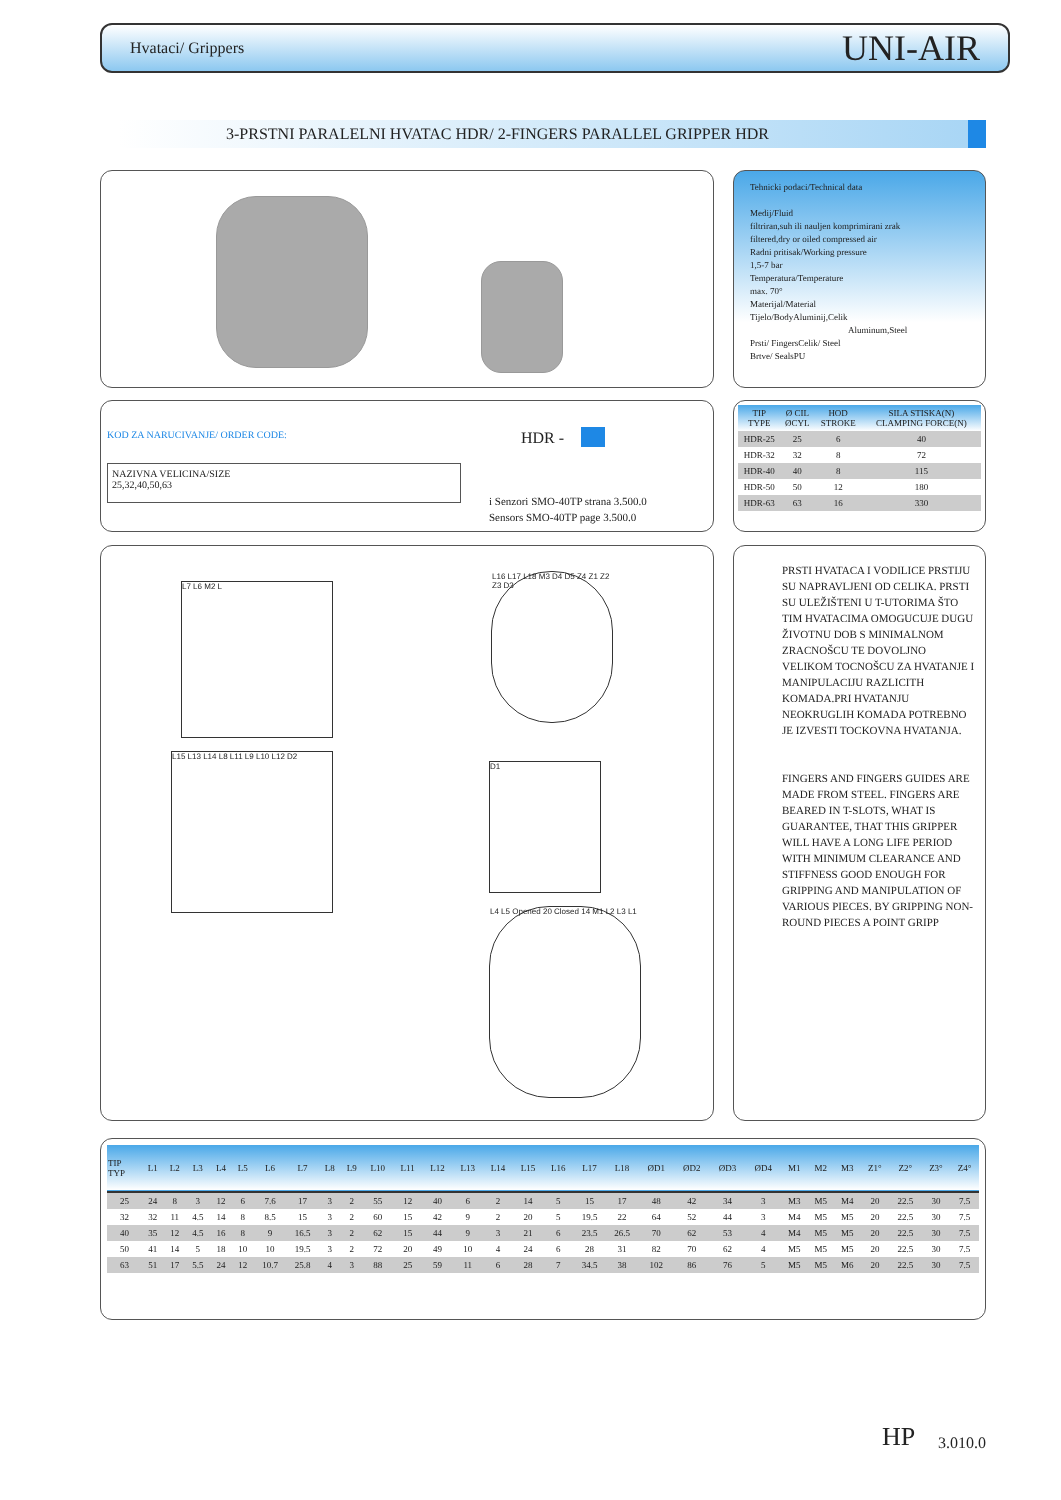Hvataci/ Grippers UNI-AIR
3-PRSTNI PARALELNI HVATAC HDR/ 2-FINGERS PARALLEL GRIPPER HDR
Tehnicki podaci/Technical data
Medij/Fluid
filtriran,suh ili nauljen komprimirani zrak
filtered,dry or oiled compressed air
Radni pritisak/Working pressure
1,5-7 bar
Temperatura/Temperature
max. 70°
Materijal/Material
Tijelo/BodyAluminij,Celik
Aluminum,Steel
Prsti/ FingersCelik/ Steel
Brtve/ SealsPU
KOD ZA NARUCIVANJE/ ORDER CODE:
HDR -
NAZIVNA VELICINA/SIZE
25,32,40,50,63
i Senzori SMO-40TP strana 3.500.0
Sensors SMO-40TP page 3.500.0
| TIP TYPE | Ø CIL ØCYL | HOD STROKE | SILA STISKA(N) CLAMPING FORCE(N) |
| --- | --- | --- | --- |
| HDR-25 | 25 | 6 | 40 |
| HDR-32 | 32 | 8 | 72 |
| HDR-40 | 40 | 8 | 115 |
| HDR-50 | 50 | 12 | 180 |
| HDR-63 | 63 | 16 | 330 |
L7 L6 M2 L
L16 L17 L18 M3 D4 D5 Z4 Z1 Z2 Z3 D3
L15 L13 L14 L8 L11 L9 L10 L12 D2
D1
L4 L5 Opened 20 Closed 14 M1 L2 L3 L1
PRSTI HVATACA I VODILICE PRSTIJU SU NAPRAVLJENI OD CELIKA. PRSTI SU ULEŽIŠTENI U T-UTORIMA ŠTO TIM HVATACIMA OMOGUCUJE DUGU ŽIVOTNU DOB S MINIMALNOM ZRACNOŠCU TE DOVOLJNO VELIKOM TOCNOŠCU ZA HVATANJE I MANIPULACIJU RAZLICITH KOMADA.PRI HVATANJU NEOKRUGLIH KOMADA POTREBNO JE IZVESTI TOCKOVNA HVATANJA.
FINGERS AND FINGERS GUIDES ARE MADE FROM STEEL. FINGERS ARE BEARED IN T-SLOTS, WHAT IS GUARANTEE, THAT THIS GRIPPER WILL HAVE A LONG LIFE PERIOD WITH MINIMUM CLEARANCE AND STIFFNESS GOOD ENOUGH FOR GRIPPING AND MANIPULATION OF VARIOUS PIECES. BY GRIPPING NON-ROUND PIECES A POINT GRIPP
| TIP TYP | L1 | L2 | L3 | L4 | L5 | L6 | L7 | L8 | L9 | L10 | L11 | L12 | L13 | L14 | L15 | L16 | L17 | L18 | ØD1 | ØD2 | ØD3 | ØD4 | M1 | M2 | M3 | Z1° | Z2° | Z3° | Z4° |
| --- | --- | --- | --- | --- | --- | --- | --- | --- | --- | --- | --- | --- | --- | --- | --- | --- | --- | --- | --- | --- | --- | --- | --- | --- | --- | --- | --- | --- | --- |
| 25 | 24 | 8 | 3 | 12 | 6 | 7.6 | 17 | 3 | 2 | 55 | 12 | 40 | 6 | 2 | 14 | 5 | 15 | 17 | 48 | 42 | 34 | 3 | M3 | M5 | M4 | 20 | 22.5 | 30 | 7.5 |
| 32 | 32 | 11 | 4.5 | 14 | 8 | 8.5 | 15 | 3 | 2 | 60 | 15 | 42 | 9 | 2 | 20 | 5 | 19.5 | 22 | 64 | 52 | 44 | 3 | M4 | M5 | M5 | 20 | 22.5 | 30 | 7.5 |
| 40 | 35 | 12 | 4.5 | 16 | 8 | 9 | 16.5 | 3 | 2 | 62 | 15 | 44 | 9 | 3 | 21 | 6 | 23.5 | 26.5 | 70 | 62 | 53 | 4 | M4 | M5 | M5 | 20 | 22.5 | 30 | 7.5 |
| 50 | 41 | 14 | 5 | 18 | 10 | 10 | 19.5 | 3 | 2 | 72 | 20 | 49 | 10 | 4 | 24 | 6 | 28 | 31 | 82 | 70 | 62 | 4 | M5 | M5 | M5 | 20 | 22.5 | 30 | 7.5 |
| 63 | 51 | 17 | 5.5 | 24 | 12 | 10.7 | 25.8 | 4 | 3 | 88 | 25 | 59 | 11 | 6 | 28 | 7 | 34.5 | 38 | 102 | 86 | 76 | 5 | M5 | M5 | M6 | 20 | 22.5 | 30 | 7.5 |
HP 3.010.0